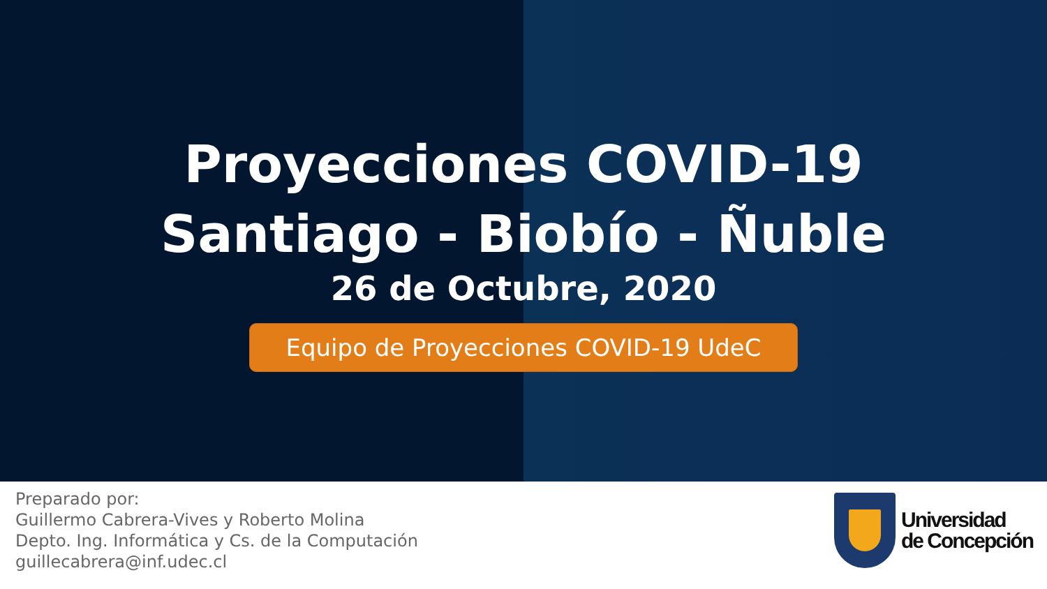Proyecciones COVID-19
Santiago - Biobío - Ñuble
26 de Octubre, 2020
Equipo de Proyecciones COVID-19 UdeC
Preparado por:
Guillermo Cabrera-Vives y Roberto Molina
Depto. Ing. Informática y Cs. de la Computación
guillecabrera@inf.udec.cl
Universidad
de Concepción